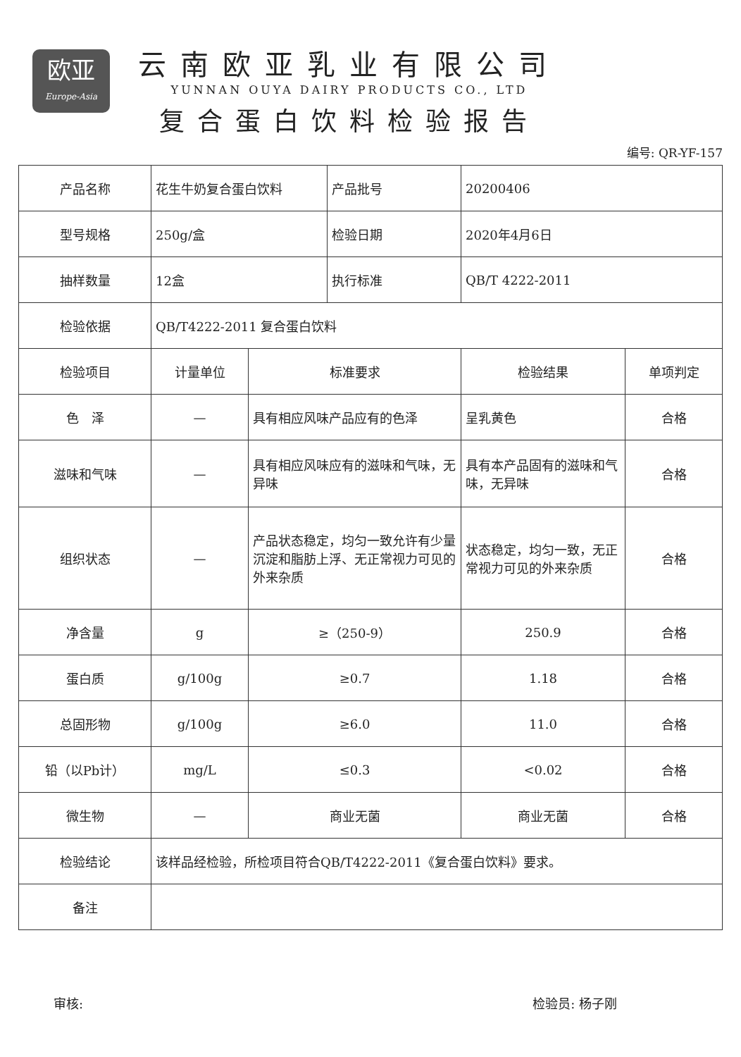欧亚
Europe-Asia
云南欧亚乳业有限公司
YUNNAN OUYA DAIRY PRODUCTS CO., LTD
复合蛋白饮料检验报告
编号: QR-YF-157
| 产品名称 | 花生牛奶复合蛋白饮料 | | 产品批号 | 20200406 | |
| 型号规格 | 250g/盒 | | 检验日期 | 2020年4月6日 | |
| 抽样数量 | 12盒 | | 执行标准 | QB/T 4222-2011 | |
| 检验依据 | QB/T4222-2011 复合蛋白饮料 | | | | |
| 检验项目 | 计量单位 | 标准要求 | | 检验结果 | 单项判定 |
| 色 泽 | — | 具有相应风味产品应有的色泽 | | 呈乳黄色 | 合格 |
| 滋味和气味 | — | 具有相应风味应有的滋味和气味，无异味 | | 具有本产品固有的滋味和气味，无异味 | 合格 |
| 组织状态 | — | 产品状态稳定，均匀一致允许有少量沉淀和脂肪上浮、无正常视力可见的外来杂质 | | 状态稳定，均匀一致，无正常视力可见的外来杂质 | 合格 |
| 净含量 | g | ≥（250-9） | | 250.9 | 合格 |
| 蛋白质 | g/100g | ≥0.7 | | 1.18 | 合格 |
| 总固形物 | g/100g | ≥6.0 | | 11.0 | 合格 |
| 铅（以Pb计） | mg/L | ≤0.3 | | <0.02 | 合格 |
| 微生物 | — | 商业无菌 | | 商业无菌 | 合格 |
| 检验结论 | 该样品经检验，所检项目符合QB/T4222-2011《复合蛋白饮料》要求。 | | | | |
| 备注 | | | | | |
审核: 检验员: 杨子刚